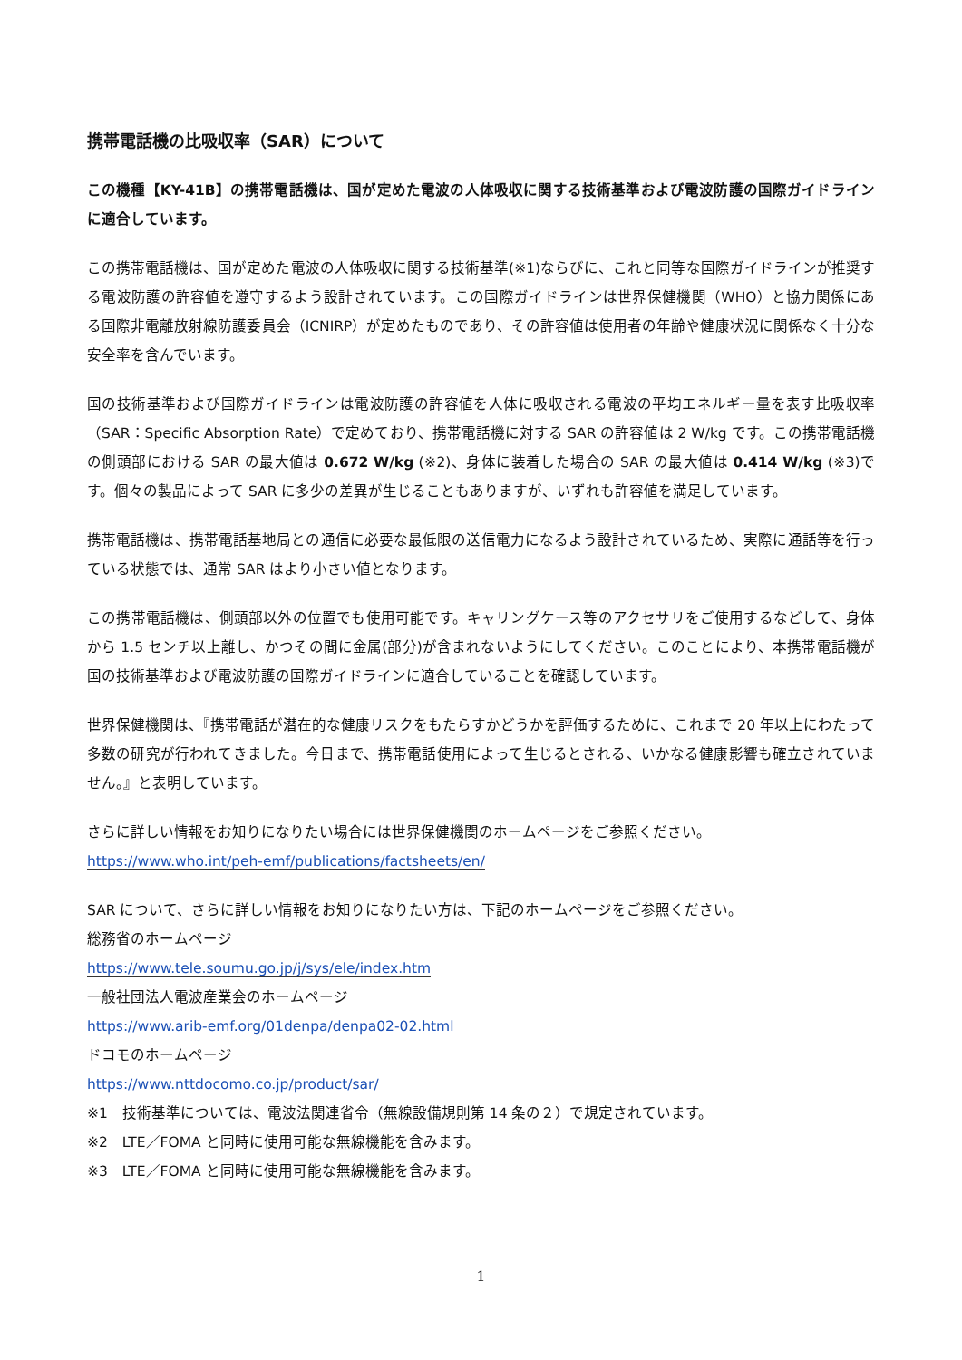携帯電話機の比吸収率（SAR）について
この機種【KY-41B】の携帯電話機は、国が定めた電波の人体吸収に関する技術基準および電波防護の国際ガイドラインに適合しています。
この携帯電話機は、国が定めた電波の人体吸収に関する技術基準(※1)ならびに、これと同等な国際ガイドラインが推奨する電波防護の許容値を遵守するよう設計されています。この国際ガイドラインは世界保健機関（WHO）と協力関係にある国際非電離放射線防護委員会（ICNIRP）が定めたものであり、その許容値は使用者の年齢や健康状況に関係なく十分な安全率を含んでいます。
国の技術基準および国際ガイドラインは電波防護の許容値を人体に吸収される電波の平均エネルギー量を表す比吸収率（SAR：Specific Absorption Rate）で定めており、携帯電話機に対する SAR の許容値は 2 W/kg です。この携帯電話機の側頭部における SAR の最大値は 0.672 W/kg (※2)、身体に装着した場合の SAR の最大値は 0.414 W/kg (※3)です。個々の製品によって SAR に多少の差異が生じることもありますが、いずれも許容値を満足しています。
携帯電話機は、携帯電話基地局との通信に必要な最低限の送信電力になるよう設計されているため、実際に通話等を行っている状態では、通常 SAR はより小さい値となります。
この携帯電話機は、側頭部以外の位置でも使用可能です。キャリングケース等のアクセサリをご使用するなどして、身体から 1.5 センチ以上離し、かつその間に金属(部分)が含まれないようにしてください。このことにより、本携帯電話機が国の技術基準および電波防護の国際ガイドラインに適合していることを確認しています。
世界保健機関は、『携帯電話が潜在的な健康リスクをもたらすかどうかを評価するために、これまで 20 年以上にわたって多数の研究が行われてきました。今日まで、携帯電話使用によって生じるとされる、いかなる健康影響も確立されていません。』と表明しています。
さらに詳しい情報をお知りになりたい場合には世界保健機関のホームページをご参照ください。
https://www.who.int/peh-emf/publications/factsheets/en/
SAR について、さらに詳しい情報をお知りになりたい方は、下記のホームページをご参照ください。
総務省のホームページ
https://www.tele.soumu.go.jp/j/sys/ele/index.htm
一般社団法人電波産業会のホームページ
https://www.arib-emf.org/01denpa/denpa02-02.html
ドコモのホームページ
https://www.nttdocomo.co.jp/product/sar/
※1　技術基準については、電波法関連省令（無線設備規則第 14 条の２）で規定されています。
※2　LTE／FOMA と同時に使用可能な無線機能を含みます。
※3　LTE／FOMA と同時に使用可能な無線機能を含みます。
1